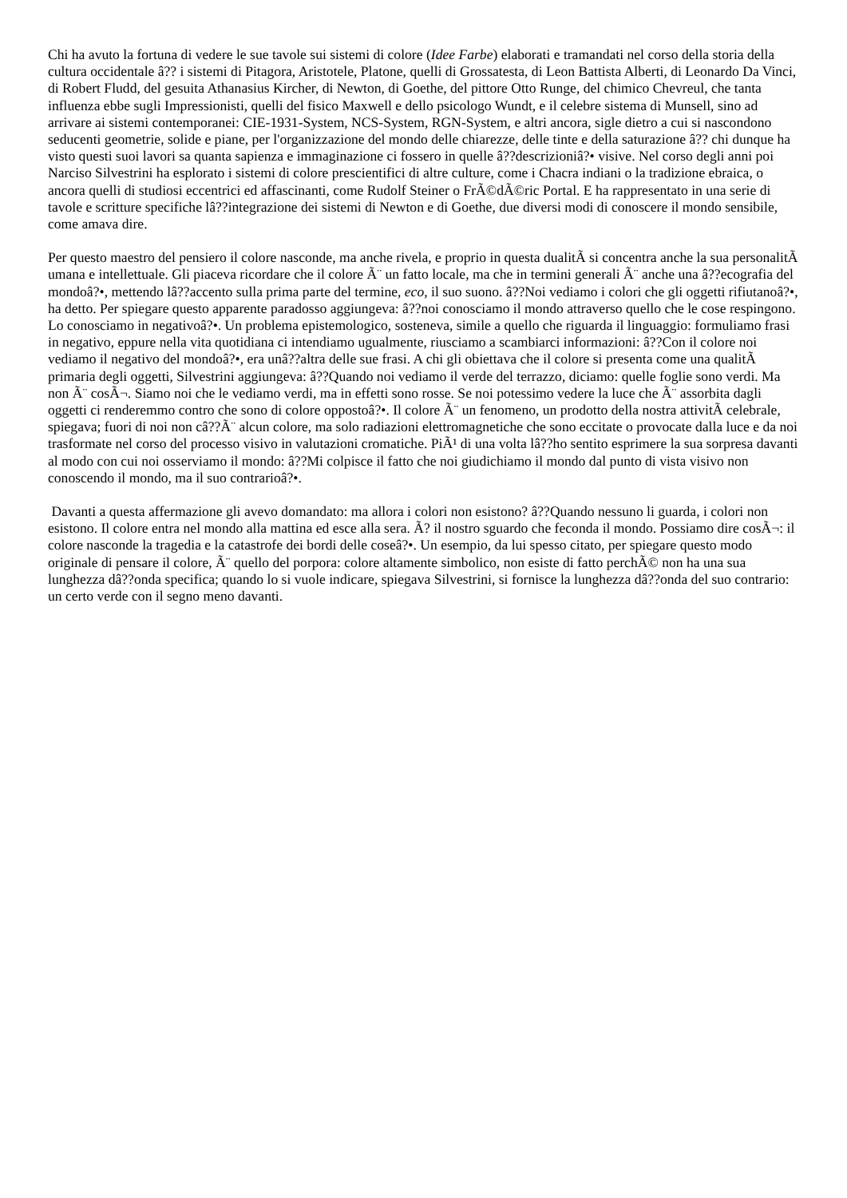Chi ha avuto la fortuna di vedere le sue tavole sui sistemi di colore (Idee Farbe) elaborati e tramandati nel corso della storia della cultura occidentale â?? i sistemi di Pitagora, Aristotele, Platone, quelli di Grossatesta, di Leon Battista Alberti, di Leonardo Da Vinci, di Robert Fludd, del gesuita Athanasius Kircher, di Newton, di Goethe, del pittore Otto Runge, del chimico Chevreul, che tanta influenza ebbe sugli Impressionisti, quelli del fisico Maxwell e dello psicologo Wundt, e il celebre sistema di Munsell, sino ad arrivare ai sistemi contemporanei: CIE-1931-System, NCS-System, RGN-System, e altri ancora, sigle dietro a cui si nascondono seducenti geometrie, solide e piane, per l'organizzazione del mondo delle chiarezze, delle tinte e della saturazione â?? chi dunque ha visto questi suoi lavori sa quanta sapienza e immaginazione ci fossero in quelle â??descrizioniâ?• visive. Nel corso degli anni poi Narciso Silvestrini ha esplorato i sistemi di colore prescientifici di altre culture, come i Chacra indiani o la tradizione ebraica, o ancora quelli di studiosi eccentrici ed affascinanti, come Rudolf Steiner o FrÃ©dÃ©ric Portal. E ha rappresentato in una serie di tavole e scritture specifiche lâ??integrazione dei sistemi di Newton e di Goethe, due diversi modi di conoscere il mondo sensibile, come amava dire.
Per questo maestro del pensiero il colore nasconde, ma anche rivela, e proprio in questa dualitÃ si concentra anche la sua personalitÃ umana e intellettuale. Gli piaceva ricordare che il colore Ã¨ un fatto locale, ma che in termini generali Ã¨ anche una â??ecografia del mondoâ?•, mettendo lâ??accento sulla prima parte del termine, eco, il suo suono. â??Noi vediamo i colori che gli oggetti rifiutanoâ?•, ha detto. Per spiegare questo apparente paradosso aggiungeva: â??noi conosciamo il mondo attraverso quello che le cose respingono. Lo conosciamo in negativoâ?•. Un problema epistemologico, sosteneva, simile a quello che riguarda il linguaggio: formuliamo frasi in negativo, eppure nella vita quotidiana ci intendiamo ugualmente, riusciamo a scambiarci informazioni: â??Con il colore noi vediamo il negativo del mondoâ?•, era unâ??altra delle sue frasi. A chi gli obiettava che il colore si presenta come una qualitÃ primaria degli oggetti, Silvestrini aggiungeva: â??Quando noi vediamo il verde del terrazzo, diciamo: quelle foglie sono verdi. Ma non Ã¨ cosÃ¬. Siamo noi che le vediamo verdi, ma in effetti sono rosse. Se noi potessimo vedere la luce che Ã¨ assorbita dagli oggetti ci renderemmo contro che sono di colore oppostoâ?•. Il colore Ã¨ un fenomeno, un prodotto della nostra attivitÃ celebrale, spiegava; fuori di noi non câ??Ã¨ alcun colore, ma solo radiazioni elettromagnetiche che sono eccitate o provocate dalla luce e da noi trasformate nel corso del processo visivo in valutazioni cromatiche. PiÃ¹ di una volta lâ??ho sentito esprimere la sua sorpresa davanti al modo con cui noi osserviamo il mondo: â??Mi colpisce il fatto che noi giudichiamo il mondo dal punto di vista visivo non conoscendo il mondo, ma il suo contrarioâ?•.
Davanti a questa affermazione gli avevo domandato: ma allora i colori non esistono? â??Quando nessuno li guarda, i colori non esistono. Il colore entra nel mondo alla mattina ed esce alla sera. Ã? il nostro sguardo che feconda il mondo. Possiamo dire cosÃ¬: il colore nasconde la tragedia e la catastrofe dei bordi delle coseâ?•. Un esempio, da lui spesso citato, per spiegare questo modo originale di pensare il colore, Ã¨ quello del porpora: colore altamente simbolico, non esiste di fatto perchÃ© non ha una sua lunghezza dâ??onda specifica; quando lo si vuole indicare, spiegava Silvestrini, si fornisce la lunghezza dâ??onda del suo contrario: un certo verde con il segno meno davanti.